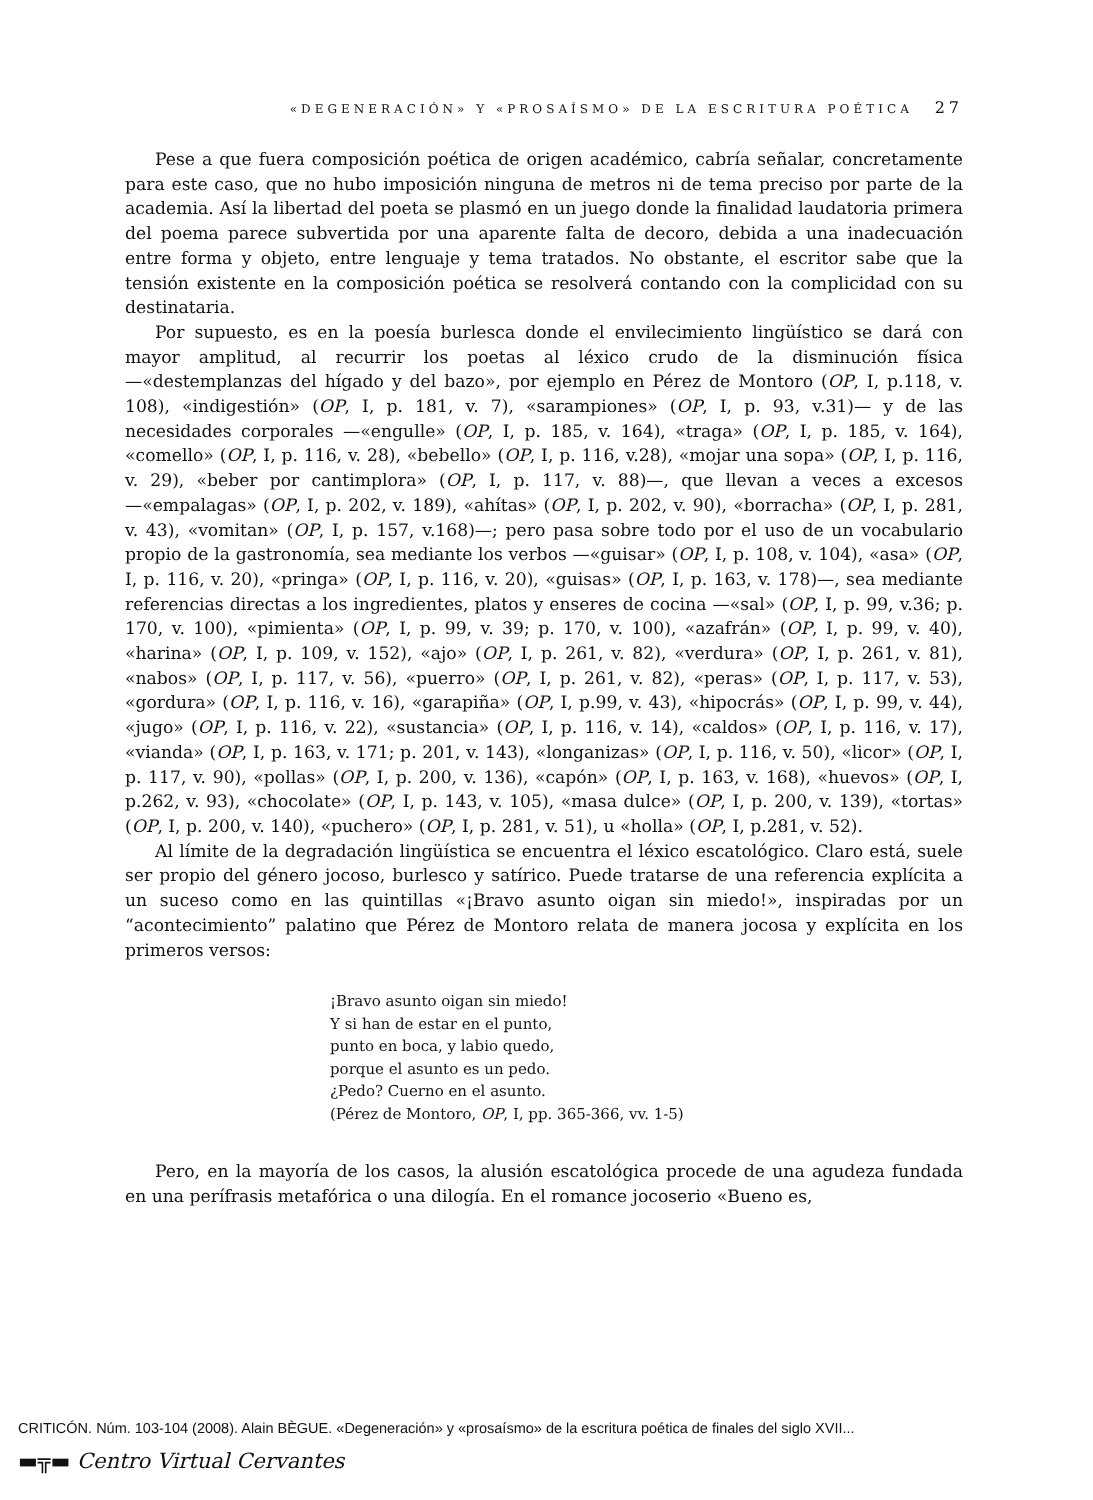«DEGENERACIÓN» Y «PROSAÍSMO» DE LA ESCRITURA POÉTICA 27
Pese a que fuera composición poética de origen académico, cabría señalar, concretamente para este caso, que no hubo imposición ninguna de metros ni de tema preciso por parte de la academia. Así la libertad del poeta se plasmó en un juego donde la finalidad laudatoria primera del poema parece subvertida por una aparente falta de decoro, debida a una inadecuación entre forma y objeto, entre lenguaje y tema tratados. No obstante, el escritor sabe que la tensión existente en la composición poética se resolverá contando con la complicidad con su destinataria.
Por supuesto, es en la poesía burlesca donde el envilecimiento lingüístico se dará con mayor amplitud, al recurrir los poetas al léxico crudo de la disminución física —«destemplanzas del hígado y del bazo», por ejemplo en Pérez de Montoro (OP, I, p.118, v. 108), «indigestión» (OP, I, p. 181, v. 7), «sarampiones» (OP, I, p. 93, v.31)— y de las necesidades corporales —«engulle» (OP, I, p. 185, v. 164), «traga» (OP, I, p. 185, v. 164), «comello» (OP, I, p. 116, v. 28), «bebello» (OP, I, p. 116, v.28), «mojar una sopa» (OP, I, p. 116, v. 29), «beber por cantimplora» (OP, I, p. 117, v. 88)—, que llevan a veces a excesos —«empalagas» (OP, I, p. 202, v. 189), «ahítas» (OP, I, p. 202, v. 90), «borracha» (OP, I, p. 281, v. 43), «vomitan» (OP, I, p. 157, v.168)—; pero pasa sobre todo por el uso de un vocabulario propio de la gastronomía, sea mediante los verbos —«guisar» (OP, I, p. 108, v. 104), «asa» (OP, I, p. 116, v. 20), «pringa» (OP, I, p. 116, v. 20), «guisas» (OP, I, p. 163, v. 178)—, sea mediante referencias directas a los ingredientes, platos y enseres de cocina —«sal» (OP, I, p. 99, v.36; p. 170, v. 100), «pimienta» (OP, I, p. 99, v. 39; p. 170, v. 100), «azafrán» (OP, I, p. 99, v. 40), «harina» (OP, I, p. 109, v. 152), «ajo» (OP, I, p. 261, v. 82), «verdura» (OP, I, p. 261, v. 81), «nabos» (OP, I, p. 117, v. 56), «puerro» (OP, I, p. 261, v. 82), «peras» (OP, I, p. 117, v. 53), «gordura» (OP, I, p. 116, v. 16), «garapiña» (OP, I, p.99, v. 43), «hipocrás» (OP, I, p. 99, v. 44), «jugo» (OP, I, p. 116, v. 22), «sustancia» (OP, I, p. 116, v. 14), «caldos» (OP, I, p. 116, v. 17), «vianda» (OP, I, p. 163, v. 171; p. 201, v. 143), «longanizas» (OP, I, p. 116, v. 50), «licor» (OP, I, p. 117, v. 90), «pollas» (OP, I, p. 200, v. 136), «capón» (OP, I, p. 163, v. 168), «huevos» (OP, I, p.262, v. 93), «chocolate» (OP, I, p. 143, v. 105), «masa dulce» (OP, I, p. 200, v. 139), «tortas» (OP, I, p. 200, v. 140), «puchero» (OP, I, p. 281, v. 51), u «holla» (OP, I, p.281, v. 52).
Al límite de la degradación lingüística se encuentra el léxico escatológico. Claro está, suele ser propio del género jocoso, burlesco y satírico. Puede tratarse de una referencia explícita a un suceso como en las quintillas «¡Bravo asunto oigan sin miedo!», inspiradas por un “acontecimiento” palatino que Pérez de Montoro relata de manera jocosa y explícita en los primeros versos:
¡Bravo asunto oigan sin miedo!
Y si han de estar en el punto,
punto en boca, y labio quedo,
porque el asunto es un pedo.
¿Pedo? Cuerno en el asunto.
(Pérez de Montoro, OP, I, pp. 365-366, vv. 1-5)
Pero, en la mayoría de los casos, la alusión escatológica procede de una agudeza fundada en una perífrasis metafórica o una dilogía. En el romance jocoserio «Bueno es,
CRITICÓN. Núm. 103-104 (2008). Alain BÈGUE. «Degeneración» y «prosaísmo» de la escritura poética de finales del siglo XVII...
▬╦▬ Centro Virtual Cervantes